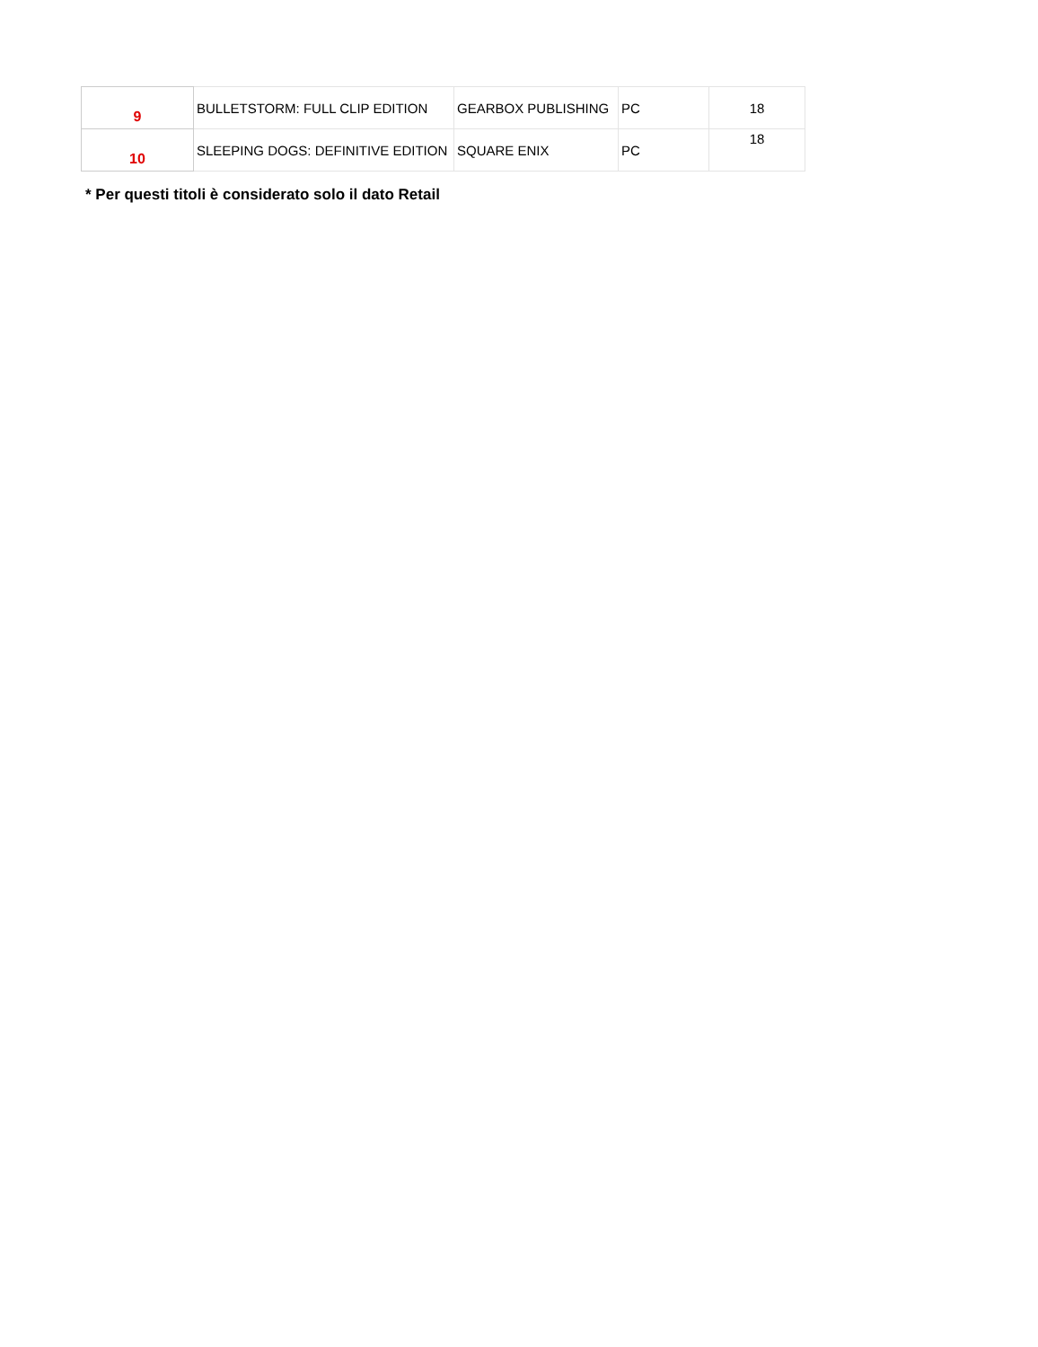| 9 | BULLETSTORM: FULL CLIP EDITION | GEARBOX PUBLISHING | PC | 18 |
| 10 | SLEEPING DOGS: DEFINITIVE EDITION | SQUARE ENIX | PC | 18 |
* Per questi titoli è considerato solo il dato Retail